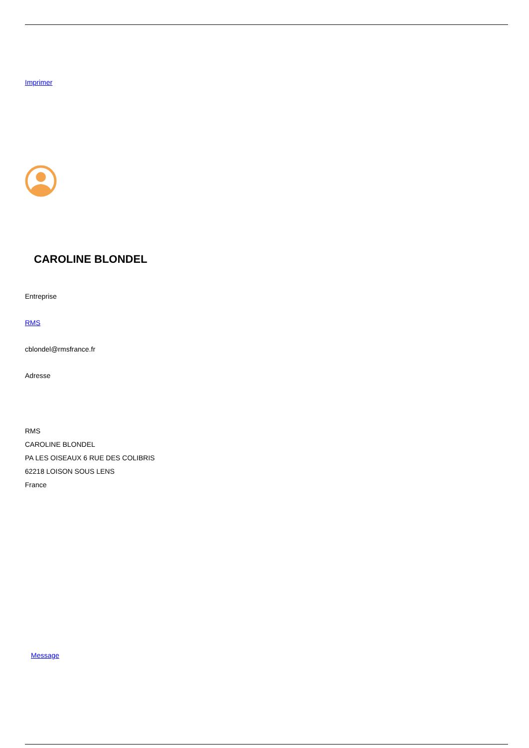Imprimer
CAROLINE BLONDEL
Entreprise
RMS
cblondel@rmsfrance.fr
Adresse
RMS
CAROLINE BLONDEL
PA LES OISEAUX 6 RUE DES COLIBRIS
62218 LOISON SOUS LENS
France
Message